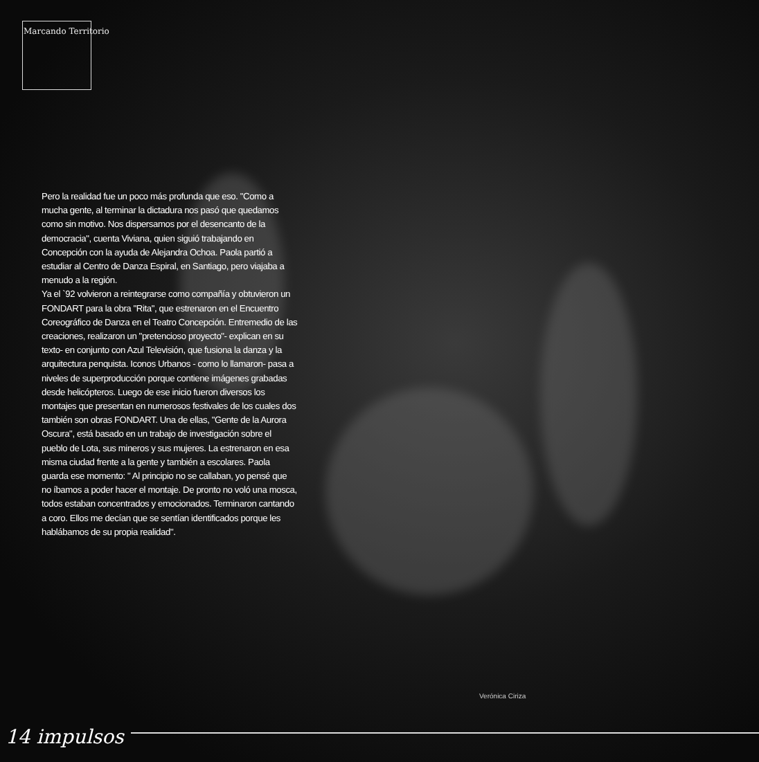Marcando Territorio
Pero la realidad fue un poco más profunda que eso. "Como a mucha gente, al terminar la dictadura nos pasó que quedamos como sin motivo. Nos dispersamos por el desencanto de la democracia", cuenta Viviana, quien siguió trabajando en Concepción con la ayuda de Alejandra Ochoa. Paola partió a estudiar al Centro de Danza Espiral, en Santiago, pero viajaba a menudo a la región.
Ya el `92 volvieron a reintegrarse como compañía y obtuvieron un FONDART para la obra "Rita", que estrenaron en el Encuentro Coreográfico de Danza en el Teatro Concepción. Entremedio de las creaciones, realizaron un "pretencioso proyecto"- explican en su texto- en conjunto con Azul Televisión, que fusiona la danza y la arquitectura penquista. Iconos Urbanos - como lo llamaron- pasa a niveles de superproducción porque contiene imágenes grabadas desde helicópteros. Luego de ese inicio fueron diversos los montajes que presentan en numerosos festivales de los cuales dos también son obras FONDART. Una de ellas, "Gente de la Aurora Oscura", está basado en un trabajo de investigación sobre el pueblo de Lota, sus mineros y sus mujeres. La estrenaron en esa misma ciudad frente a la gente y también a escolares. Paola guarda ese momento: " Al principio no se callaban, yo pensé que no íbamos a poder hacer el montaje. De pronto no voló una mosca, todos estaban concentrados y emocionados. Terminaron cantando a coro. Ellos me decían que se sentían identificados porque les hablábamos de su propia realidad".
Verónica Ciriza
14 impulsos